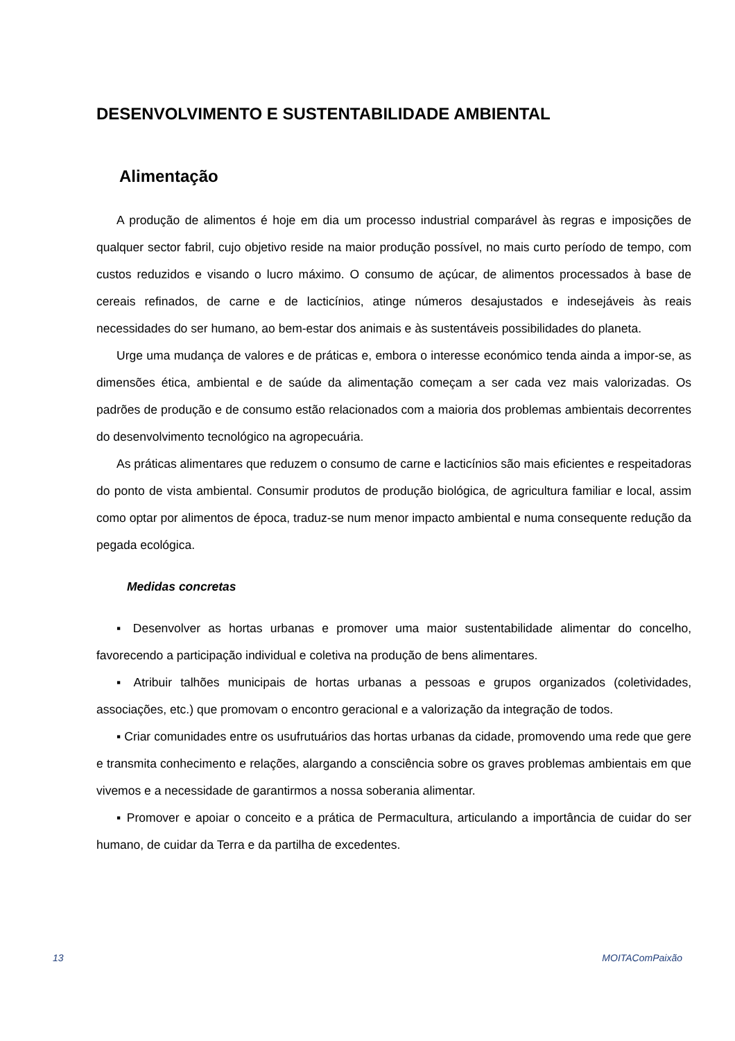DESENVOLVIMENTO E SUSTENTABILIDADE AMBIENTAL
Alimentação
A produção de alimentos é hoje em dia um processo industrial comparável às regras e imposições de qualquer sector fabril, cujo objetivo reside na maior produção possível, no mais curto período de tempo, com custos reduzidos e visando o lucro máximo. O consumo de açúcar, de alimentos processados à base de cereais refinados, de carne e de lacticínios, atinge números desajustados e indesejáveis às reais necessidades do ser humano, ao bem-estar dos animais e às sustentáveis possibilidades do planeta.
Urge uma mudança de valores e de práticas e, embora o interesse económico tenda ainda a impor-se, as dimensões ética, ambiental e de saúde da alimentação começam a ser cada vez mais valorizadas. Os padrões de produção e de consumo estão relacionados com a maioria dos problemas ambientais decorrentes do desenvolvimento tecnológico na agropecuária.
As práticas alimentares que reduzem o consumo de carne e lacticínios são mais eficientes e respeitadoras do ponto de vista ambiental. Consumir produtos de produção biológica, de agricultura familiar e local, assim como optar por alimentos de época, traduz-se num menor impacto ambiental e numa consequente redução da pegada ecológica.
Medidas concretas
▪ Desenvolver as hortas urbanas e promover uma maior sustentabilidade alimentar do concelho, favorecendo a participação individual e coletiva na produção de bens alimentares.
▪ Atribuir talhões municipais de hortas urbanas a pessoas e grupos organizados (coletividades, associações, etc.) que promovam o encontro geracional e a valorização da integração de todos.
▪ Criar comunidades entre os usufrutuários das hortas urbanas da cidade, promovendo uma rede que gere e transmita conhecimento e relações, alargando a consciência sobre os graves problemas ambientais em que vivemos e a necessidade de garantirmos a nossa soberania alimentar.
▪ Promover e apoiar o conceito e a prática de Permacultura, articulando a importância de cuidar do ser humano, de cuidar da Terra e da partilha de excedentes.
13 MOITAComPaixão